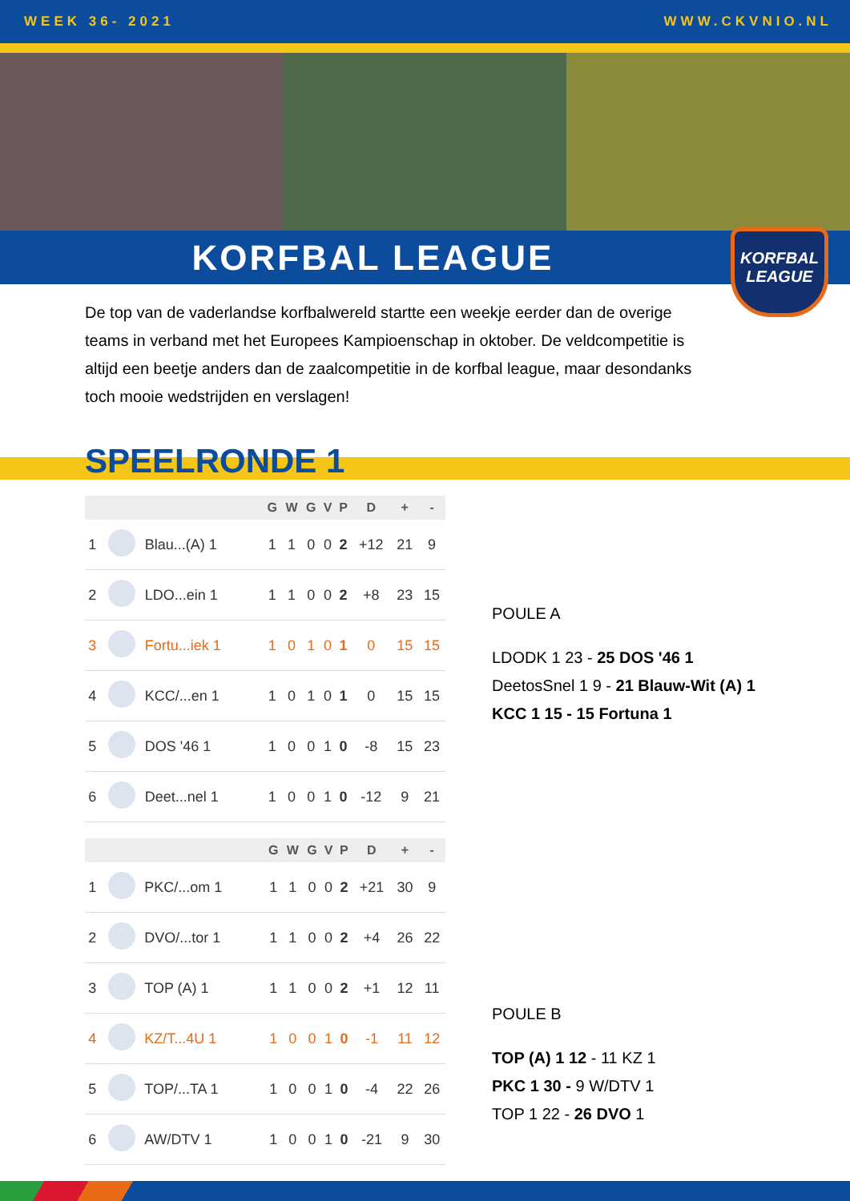WEEK 36- 2021 WWW.CKVNIO.NL
KORFBAL LEAGUE
KORFBAL
LEAGUE
De top van de vaderlandse korfbalwereld startte een weekje eerder dan de overige teams in verband met het Europees Kampioenschap in oktober. De veldcompetitie is altijd een beetje anders dan de zaalcompetitie in de korfbal league, maar desondanks toch mooie wedstrijden en verslagen!
SPEELRONDE 1
| | | | G | W | G | V | P | D | + | - |
| --- | --- | --- | --- | --- | --- | --- | --- | --- | --- | --- |
| 1 | | Blau...(A) 1 | 1 | 1 | 0 | 0 | 2 | +12 | 21 | 9 |
| 2 | | LDO...ein 1 | 1 | 1 | 0 | 0 | 2 | +8 | 23 | 15 |
| 3 | | Fortu...iek 1 | 1 | 0 | 1 | 0 | 1 | 0 | 15 | 15 |
| 4 | | KCC/...en 1 | 1 | 0 | 1 | 0 | 1 | 0 | 15 | 15 |
| 5 | | DOS '46 1 | 1 | 0 | 0 | 1 | 0 | -8 | 15 | 23 |
| 6 | | Deet...nel 1 | 1 | 0 | 0 | 1 | 0 | -12 | 9 | 21 |
| | | | G | W | G | V | P | D | + | - |
| --- | --- | --- | --- | --- | --- | --- | --- | --- | --- | --- |
| 1 | | PKC/...om 1 | 1 | 1 | 0 | 0 | 2 | +21 | 30 | 9 |
| 2 | | DVO/...tor 1 | 1 | 1 | 0 | 0 | 2 | +4 | 26 | 22 |
| 3 | | TOP (A) 1 | 1 | 1 | 0 | 0 | 2 | +1 | 12 | 11 |
| 4 | | KZ/T...4U 1 | 1 | 0 | 0 | 1 | 0 | -1 | 11 | 12 |
| 5 | | TOP/...TA 1 | 1 | 0 | 0 | 1 | 0 | -4 | 22 | 26 |
| 6 | | AW/DTV 1 | 1 | 0 | 0 | 1 | 0 | -21 | 9 | 30 |
POULE A
LDODK 1 23 - 25 DOS '46 1
DeetosSnel 1 9 - 21 Blauw-Wit (A) 1
KCC 1 15 - 15 Fortuna 1
POULE B
TOP (A) 1 12 - 11 KZ 1
PKC 1 30 - 9 W/DTV 1
TOP 1 22 - 26 DVO 1